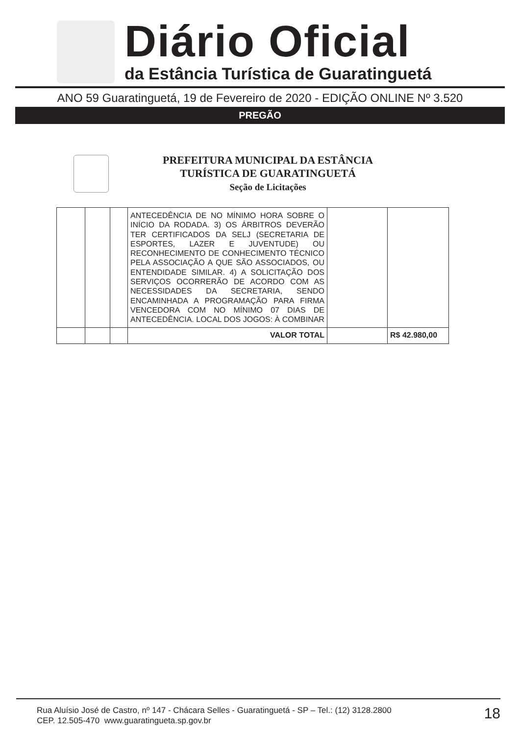Diário Oficial
da Estância Turística de Guaratinguetá
ANO 59 Guaratinguetá, 19 de Fevereiro de 2020 - EDIÇÃO ONLINE Nº 3.520
PREGÃO
PREFEITURA MUNICIPAL DA ESTÂNCIA
TURÍSTICA DE GUARATINGUETÁ
Seção de Licitações
| | | | ANTECEDÊNCIA DE NO MÍNIMO HORA SOBRE O INÍCIO DA RODADA. 3) OS ÁRBITROS DEVERÃO TER CERTIFICADOS DA SELJ (SECRETARIA DE ESPORTES, LAZER E JUVENTUDE) OU RECONHECIMENTO DE CONHECIMENTO TÉCNICO PELA ASSOCIAÇÃO A QUE SÃO ASSOCIADOS, OU ENTENDIDADE SIMILAR. 4) A SOLICITAÇÃO DOS SERVIÇOS OCORRERÃO DE ACORDO COM AS NECESSIDADES DA SECRETARIA, SENDO ENCAMINHADA A PROGRAMAÇÃO PARA FIRMA VENCEDORA COM NO MÍNIMO 07 DIAS DE ANTECEDÊNCIA. LOCAL DOS JOGOS: À COMBINAR | | |
| | | | VALOR TOTAL | | R$ 42.980,00 |
Rua Aluísio José de Castro, nº 147 - Chácara Selles - Guaratinguetá - SP – Tel.: (12) 3128.2800
CEP. 12.505-470 www.guaratingueta.sp.gov.br
18